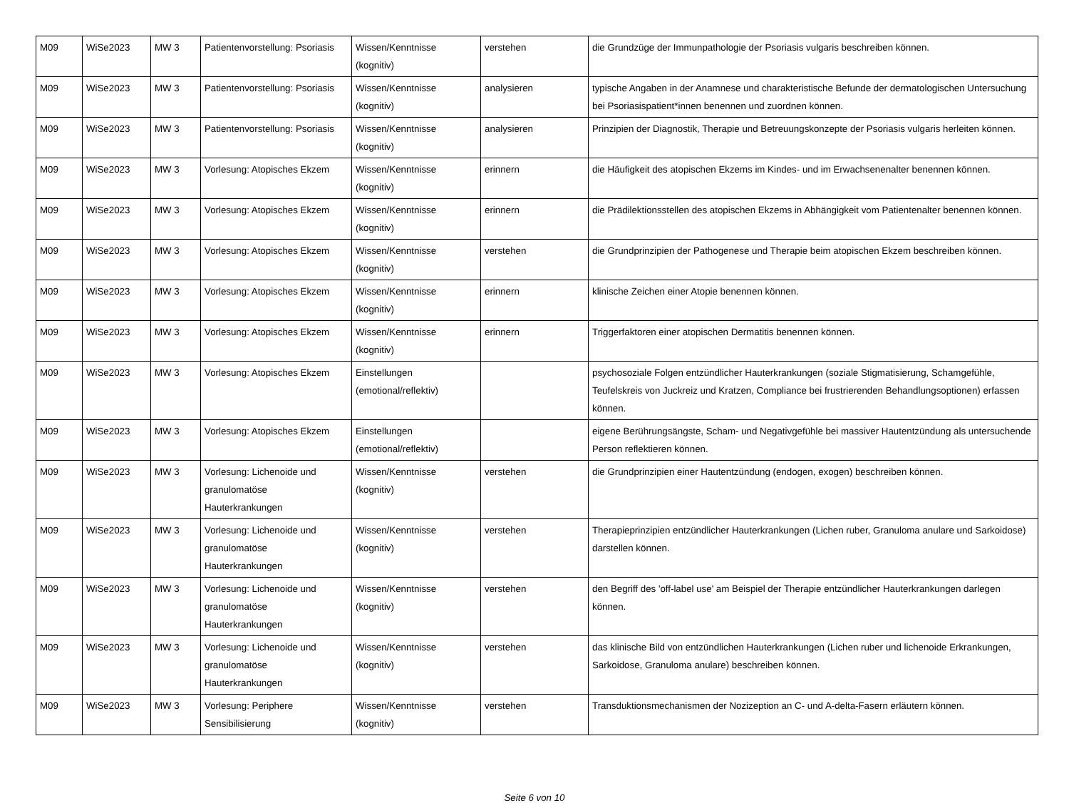| M09 | WiSe2023 | MW 3 | Patientenvorstellung: Psoriasis | Wissen/Kenntnisse (kognitiv) | verstehen | die Grundzüge der Immunpathologie der Psoriasis vulgaris beschreiben können. |
| M09 | WiSe2023 | MW 3 | Patientenvorstellung: Psoriasis | Wissen/Kenntnisse (kognitiv) | analysieren | typische Angaben in der Anamnese und charakteristische Befunde der dermatologischen Untersuchung bei Psoriasispatient*innen benennen und zuordnen können. |
| M09 | WiSe2023 | MW 3 | Patientenvorstellung: Psoriasis | Wissen/Kenntnisse (kognitiv) | analysieren | Prinzipien der Diagnostik, Therapie und Betreuungskonzepte der Psoriasis vulgaris herleiten können. |
| M09 | WiSe2023 | MW 3 | Vorlesung: Atopisches Ekzem | Wissen/Kenntnisse (kognitiv) | erinnern | die Häufigkeit des atopischen Ekzems im Kindes- und im Erwachsenenalter benennen können. |
| M09 | WiSe2023 | MW 3 | Vorlesung: Atopisches Ekzem | Wissen/Kenntnisse (kognitiv) | erinnern | die Prädilektionsstellen des atopischen Ekzems in Abhängigkeit vom Patientenalter benennen können. |
| M09 | WiSe2023 | MW 3 | Vorlesung: Atopisches Ekzem | Wissen/Kenntnisse (kognitiv) | verstehen | die Grundprinzipien der Pathogenese und Therapie beim atopischen Ekzem beschreiben können. |
| M09 | WiSe2023 | MW 3 | Vorlesung: Atopisches Ekzem | Wissen/Kenntnisse (kognitiv) | erinnern | klinische Zeichen einer Atopie benennen können. |
| M09 | WiSe2023 | MW 3 | Vorlesung: Atopisches Ekzem | Wissen/Kenntnisse (kognitiv) | erinnern | Triggerfaktoren einer atopischen Dermatitis benennen können. |
| M09 | WiSe2023 | MW 3 | Vorlesung: Atopisches Ekzem | Einstellungen (emotional/reflektiv) | | psychosoziale Folgen entzündlicher Hauterkrankungen (soziale Stigmatisierung, Schamgefühle, Teufelskreis von Juckreiz und Kratzen, Compliance bei frustrierenden Behandlungsoptionen) erfassen können. |
| M09 | WiSe2023 | MW 3 | Vorlesung: Atopisches Ekzem | Einstellungen (emotional/reflektiv) | | eigene Berührungsängste, Scham- und Negativgefühle bei massiver Hautentzündung als untersuchende Person reflektieren können. |
| M09 | WiSe2023 | MW 3 | Vorlesung: Lichenoide und granulomatöse Hauterkrankungen | Wissen/Kenntnisse (kognitiv) | verstehen | die Grundprinzipien einer Hautentzündung (endogen, exogen) beschreiben können. |
| M09 | WiSe2023 | MW 3 | Vorlesung: Lichenoide und granulomatöse Hauterkrankungen | Wissen/Kenntnisse (kognitiv) | verstehen | Therapieprinzipien entzündlicher Hauterkrankungen (Lichen ruber, Granuloma anulare und Sarkoidose) darstellen können. |
| M09 | WiSe2023 | MW 3 | Vorlesung: Lichenoide und granulomatöse Hauterkrankungen | Wissen/Kenntnisse (kognitiv) | verstehen | den Begriff des 'off-label use' am Beispiel der Therapie entzündlicher Hauterkrankungen darlegen können. |
| M09 | WiSe2023 | MW 3 | Vorlesung: Lichenoide und granulomatöse Hauterkrankungen | Wissen/Kenntnisse (kognitiv) | verstehen | das klinische Bild von entzündlichen Hauterkrankungen (Lichen ruber und lichenoide Erkrankungen, Sarkoidose, Granuloma anulare) beschreiben können. |
| M09 | WiSe2023 | MW 3 | Vorlesung: Periphere Sensibilisierung | Wissen/Kenntnisse (kognitiv) | verstehen | Transduktionsmechanismen der Nozizeption an C- und A-delta-Fasern erläutern können. |
Seite 6 von 10